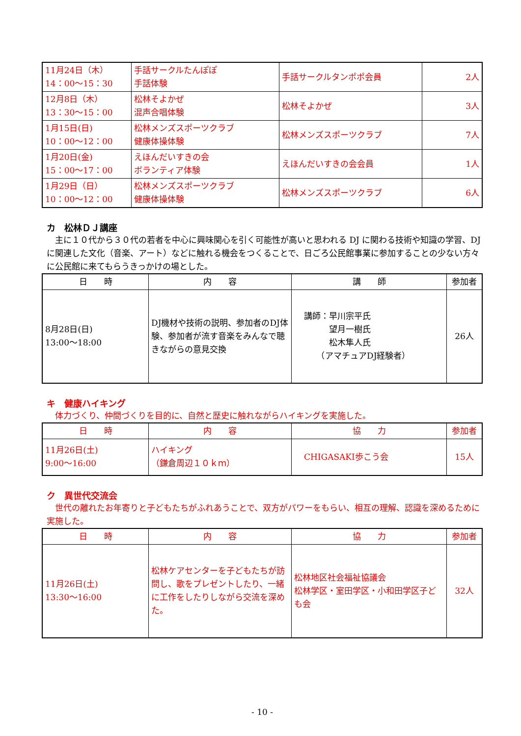| 11月24日（木） 14：00～15：30 | 手話サークルたんぽぽ 手話体験 | 手話サークルタンポポ会員 | 2人 |
| 12月8日（木） 13：30～15：00 | 松林そよかぜ 混声合唱体験 | 松林そよかぜ | 3人 |
| 1月15日(日) 10：00～12：00 | 松林メンズスポーツクラブ 健康体操体験 | 松林メンズスポーツクラブ | 7人 |
| 1月20日(金) 15：00～17：00 | えほんだいすきの会 ボランティア体験 | えほんだいすきの会会員 | 1人 |
| 1月29日（日） 10：00～12：00 | 松林メンズスポーツクラブ 健康体操体験 | 松林メンズスポーツクラブ | 6人 |
カ　松林ＤＪ講座
主に１０代から３０代の若者を中心に興味関心を引く可能性が高いと思われる DJ に関わる技術や知識の学習、DJ に関連した文化（音楽、アート）などに触れる機会をつくることで、日ごろ公民館事業に参加することの少ない方々に公民館に来てもらうきっかけの場とした。
| 日 時 | 内 容 | 講 師 | 参加者 |
| --- | --- | --- | --- |
| 8月28日(日) 13:00～18:00 | DJ機材や技術の説明、参加者のDJ体験、参加者が流す音楽をみんなで聴きながらの意見交換 | 講師：早川宗平氏 望月一樹氏 松木隼人氏 （アマチュアDJ経験者） | 26人 |
キ　健康ハイキング
体力づくり、仲間づくりを目的に、自然と歴史に触れながらハイキングを実施した。
| 日 時 | 内 容 | 協 力 | 参加者 |
| --- | --- | --- | --- |
| 11月26日(土) 9:00～16:00 | ハイキング （鎌倉周辺１０ｋｍ） | CHIGASAKI歩こう会 | 15人 |
ク　異世代交流会
世代の離れたお年寄りと子どもたちがふれあうことで、双方がパワーをもらい、相互の理解、認識を深めるために実施した。
| 日 時 | 内 容 | 協 力 | 参加者 |
| --- | --- | --- | --- |
| 11月26日(土) 13:30～16:00 | 松林ケアセンターを子どもたちが訪問し、歌をプレゼントしたり、一緒に工作をしたりしながら交流を深めた。 | 松林地区社会福祉協議会 松林学区・室田学区・小和田学区子ども会 | 32人 |
- 10 -